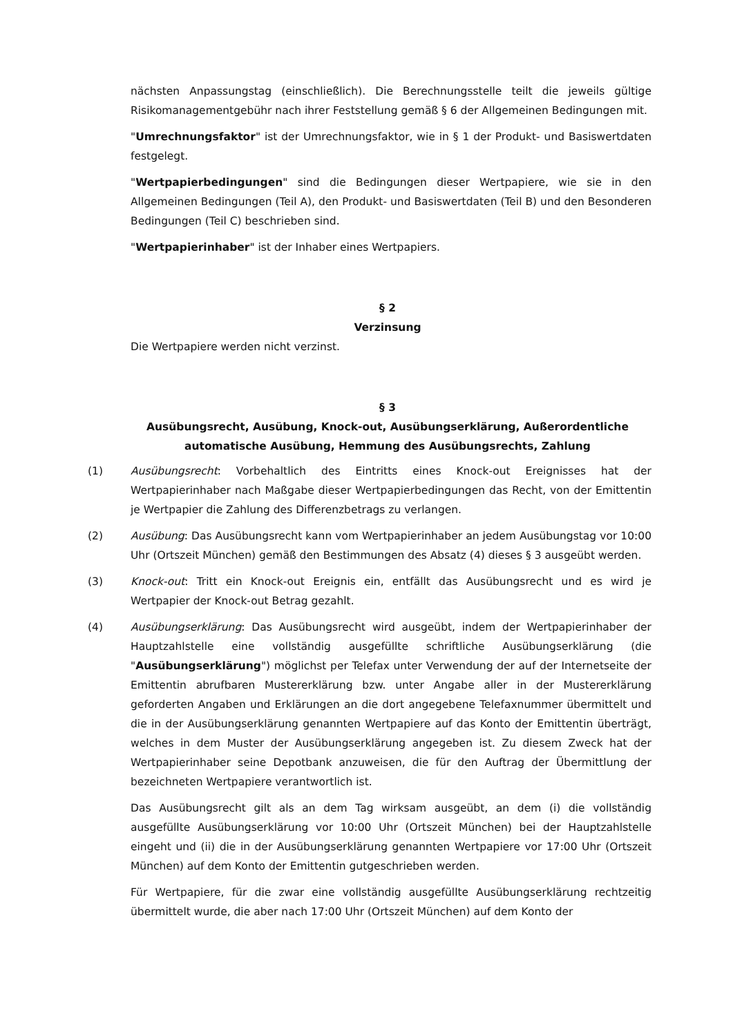nächsten Anpassungstag (einschließlich). Die Berechnungsstelle teilt die jeweils gültige Risikomanagementgebühr nach ihrer Feststellung gemäß § 6 der Allgemeinen Bedingungen mit.
"Umrechnungsfaktor" ist der Umrechnungsfaktor, wie in § 1 der Produkt- und Basiswertdaten festgelegt.
"Wertpapierbedingungen" sind die Bedingungen dieser Wertpapiere, wie sie in den Allgemeinen Bedingungen (Teil A), den Produkt- und Basiswertdaten (Teil B) und den Besonderen Bedingungen (Teil C) beschrieben sind.
"Wertpapierinhaber" ist der Inhaber eines Wertpapiers.
§ 2
Verzinsung
Die Wertpapiere werden nicht verzinst.
§ 3
Ausübungsrecht, Ausübung, Knock-out, Ausübungserklärung, Außerordentliche
automatische Ausübung, Hemmung des Ausübungsrechts, Zahlung
(1) Ausübungsrecht: Vorbehaltlich des Eintritts eines Knock-out Ereignisses hat der Wertpapierinhaber nach Maßgabe dieser Wertpapierbedingungen das Recht, von der Emittentin je Wertpapier die Zahlung des Differenzbetrags zu verlangen.
(2) Ausübung: Das Ausübungsrecht kann vom Wertpapierinhaber an jedem Ausübungstag vor 10:00 Uhr (Ortszeit München) gemäß den Bestimmungen des Absatz (4) dieses § 3 ausgeübt werden.
(3) Knock-out: Tritt ein Knock-out Ereignis ein, entfällt das Ausübungsrecht und es wird je Wertpapier der Knock-out Betrag gezahlt.
(4) Ausübungserklärung: Das Ausübungsrecht wird ausgeübt, indem der Wertpapierinhaber der Hauptzahlstelle eine vollständig ausgefüllte schriftliche Ausübungserklärung (die "Ausübungserklärung") möglichst per Telefax unter Verwendung der auf der Internetseite der Emittentin abrufbaren Mustererklärung bzw. unter Angabe aller in der Mustererklärung geforderten Angaben und Erklärungen an die dort angegebene Telefaxnummer übermittelt und die in der Ausübungserklärung genannten Wertpapiere auf das Konto der Emittentin überträgt, welches in dem Muster der Ausübungserklärung angegeben ist. Zu diesem Zweck hat der Wertpapierinhaber seine Depotbank anzuweisen, die für den Auftrag der Übermittlung der bezeichneten Wertpapiere verantwortlich ist.
Das Ausübungsrecht gilt als an dem Tag wirksam ausgeübt, an dem (i) die vollständig ausgefüllte Ausübungserklärung vor 10:00 Uhr (Ortszeit München) bei der Hauptzahlstelle eingeht und (ii) die in der Ausübungserklärung genannten Wertpapiere vor 17:00 Uhr (Ortszeit München) auf dem Konto der Emittentin gutgeschrieben werden.
Für Wertpapiere, für die zwar eine vollständig ausgefüllte Ausübungserklärung rechtzeitig übermittelt wurde, die aber nach 17:00 Uhr (Ortszeit München) auf dem Konto der